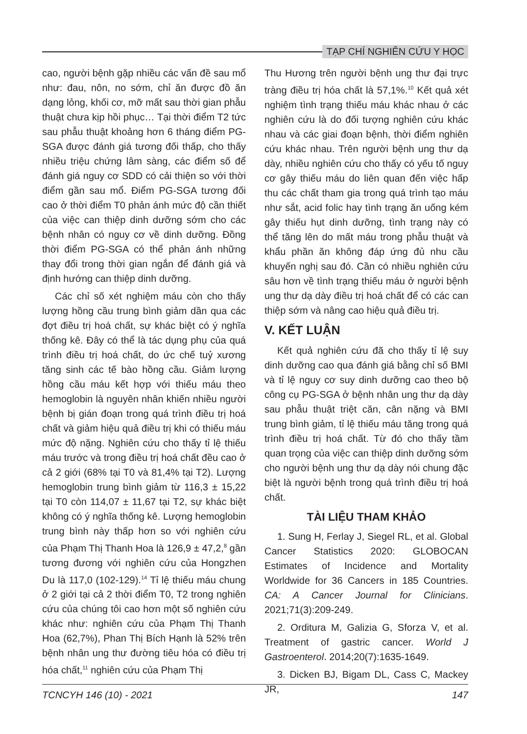TẠP CHÍ NGHIÊN CỨU Y HỌC
cao, người bệnh gặp nhiều các vấn đề sau mổ như: đau, nôn, no sớm, chỉ ăn được đồ ăn dạng lỏng, khối cơ, mỡ mất sau thời gian phẫu thuật chưa kịp hồi phục… Tại thời điểm T2 tức sau phẫu thuật khoảng hơn 6 tháng điểm PG-SGA được đánh giá tương đối thấp, cho thấy nhiều triệu chứng lâm sàng, các điểm số để đánh giá nguy cơ SDD có cải thiện so với thời điểm gần sau mổ. Điểm PG-SGA tương đối cao ở thời điểm T0 phản ánh mức độ cần thiết của việc can thiệp dinh dưỡng sớm cho các bệnh nhân có nguy cơ về dinh dưỡng. Đồng thời điểm PG-SGA có thể phản ánh những thay đổi trong thời gian ngắn để đánh giá và định hướng can thiệp dinh dưỡng.
Các chỉ số xét nghiệm máu còn cho thấy lượng hồng cầu trung bình giảm dần qua các đợt điều trị hoá chất, sự khác biệt có ý nghĩa thống kê. Đây có thể là tác dụng phụ của quá trình điều trị hoá chất, do ức chế tuỷ xương tăng sinh các tế bào hồng cầu. Giảm lượng hồng cầu máu kết hợp với thiếu máu theo hemoglobin là nguyên nhân khiến nhiều người bệnh bị gián đoạn trong quá trình điều trị hoá chất và giảm hiệu quả điều trị khi có thiếu máu mức độ nặng. Nghiên cứu cho thấy tỉ lệ thiếu máu trước và trong điều trị hoá chất đều cao ở cả 2 giới (68% tại T0 và 81,4% tại T2). Lượng hemoglobin trung bình giảm từ 116,3 ± 15,22 tại T0 còn 114,07 ± 11,67 tại T2, sự khác biệt không có ý nghĩa thống kê. Lượng hemoglobin trung bình này thấp hơn so với nghiên cứu của Phạm Thị Thanh Hoa là 126,9 ± 47,2,<sup>8</sup> gần tương đương với nghiên cứu của Hongzhen Du là 117,0 (102-129).<sup>14</sup> Tỉ lệ thiếu máu chung ở 2 giới tại cả 2 thời điểm T0, T2 trong nghiên cứu của chúng tôi cao hơn một số nghiên cứu khác như: nghiên cứu của Phạm Thị Thanh Hoa (62,7%), Phan Thị Bích Hạnh là 52% trên bệnh nhân ung thư đường tiêu hóa có điều trị hóa chất,<sup>11</sup> nghiên cứu của Phạm Thị
Thu Hương trên người bệnh ung thư đại trực tràng điều trị hóa chất là 57,1%.<sup>10</sup> Kết quả xét nghiệm tình trạng thiếu máu khác nhau ở các nghiên cứu là do đối tượng nghiên cứu khác nhau và các giai đoạn bệnh, thời điểm nghiên cứu khác nhau. Trên người bệnh ung thư dạ dày, nhiều nghiên cứu cho thấy có yếu tố nguy cơ gây thiếu máu do liên quan đến việc hấp thu các chất tham gia trong quá trình tạo máu như sắt, acid folic hay tình trạng ăn uống kém gây thiếu hụt dinh dưỡng, tình trạng này có thể tăng lên do mất máu trong phẫu thuật và khẩu phần ăn không đáp ứng đủ nhu cầu khuyến nghị sau đó. Cần có nhiều nghiên cứu sâu hơn về tình trạng thiếu máu ở người bệnh ung thư dạ dày điều trị hoá chất để có các can thiệp sớm và nâng cao hiệu quả điều trị.
V. KẾT LUẬN
Kết quả nghiên cứu đã cho thấy tỉ lệ suy dinh dưỡng cao qua đánh giá bằng chỉ số BMI và tỉ lệ nguy cơ suy dinh dưỡng cao theo bộ công cụ PG-SGA ở bệnh nhân ung thư dạ dày sau phẫu thuật triệt căn, cân nặng và BMI trung bình giảm, tỉ lệ thiếu máu tăng trong quá trình điều trị hoá chất. Từ đó cho thấy tầm quan trọng của việc can thiệp dinh dưỡng sớm cho người bệnh ung thư dạ dày nói chung đặc biệt là người bệnh trong quá trình điều trị hoá chất.
TÀI LIỆU THAM KHẢO
1. Sung H, Ferlay J, Siegel RL, et al. Global Cancer Statistics 2020: GLOBOCAN Estimates of Incidence and Mortality Worldwide for 36 Cancers in 185 Countries. CA: A Cancer Journal for Clinicians. 2021;71(3):209-249.
2. Orditura M, Galizia G, Sforza V, et al. Treatment of gastric cancer. World J Gastroenterol. 2014;20(7):1635-1649.
3. Dicken BJ, Bigam DL, Cass C, Mackey JR,
TCNCYH 146 (10) - 2021 147